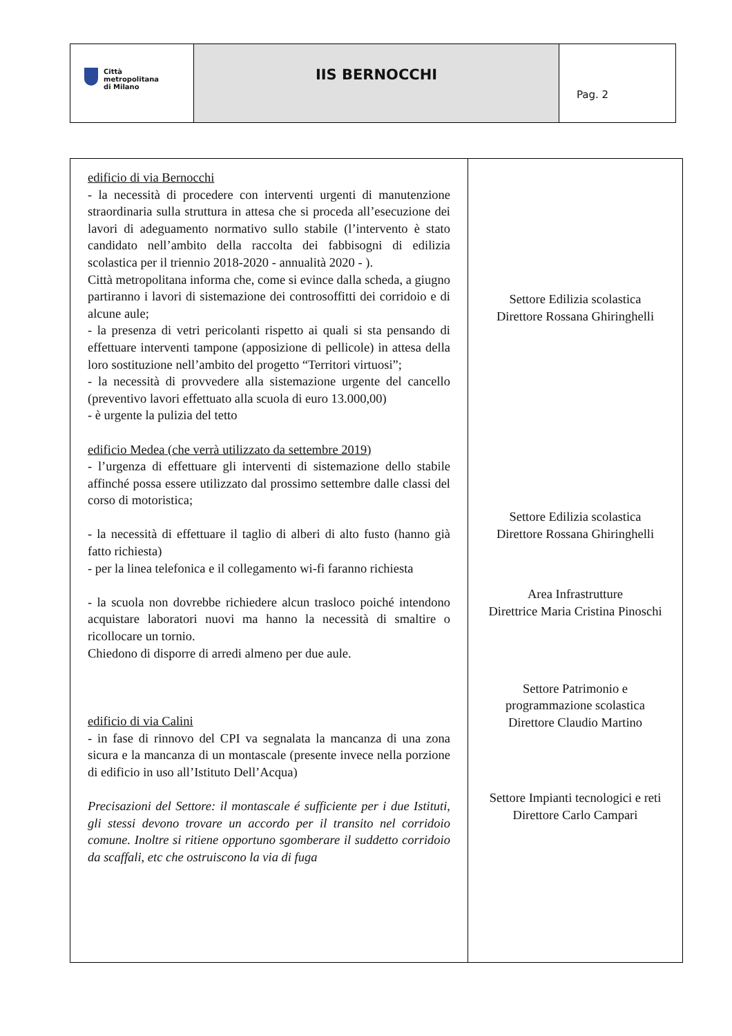| Città metropolitana di Milano | IIS BERNOCCHI | Pag. 2 |
| edificio di via Bernocchi - la necessità di procedere con interventi urgenti di manutenzione straordinaria sulla struttura in attesa che si proceda all’esecuzione dei lavori di adeguamento normativo sullo stabile (l’intervento è stato candidato nell’ambito della raccolta dei fabbisogni di edilizia scolastica per il triennio 2018-2020 - annualità 2020 - ). Città metropolitana informa che, come si evince dalla scheda, a giugno partiranno i lavori di sistemazione dei controsoffitti dei corridoio e di alcune aule; - la presenza di vetri pericolanti rispetto ai quali si sta pensando di effettuare interventi tampone (apposizione di pellicole) in attesa della loro sostituzione nell’ambito del progetto “Territori virtuosi”; - la necessità di provvedere alla sistemazione urgente del cancello (preventivo lavori effettuato alla scuola di euro 13.000,00) - è urgente la pulizia del tetto edificio Medea (che verrà utilizzato da settembre 2019) - l’urgenza di effettuare gli interventi di sistemazione dello stabile affinché possa essere utilizzato dal prossimo settembre dalle classi del corso di motoristica; - la necessità di effettuare il taglio di alberi di alto fusto (hanno già fatto richiesta) - per la linea telefonica e il collegamento wi-fi faranno richiesta - la scuola non dovrebbe richiedere alcun trasloco poiché intendono acquistare laboratori nuovi ma hanno la necessità di smaltire o ricollocare un tornio. Chiedono di disporre di arredi almeno per due aule. edificio di via Calini - in fase di rinnovo del CPI va segnalata la mancanza di una zona sicura e la mancanza di un montascale (presente invece nella porzione di edificio in uso all’Istituto Dell’Acqua) Precisazioni del Settore: il montascale é sufficiente per i due Istituti, gli stessi devono trovare un accordo per il transito nel corridoio comune. Inoltre si ritiene opportuno sgomberare il suddetto corridoio da scaffali, etc che ostruiscono la via di fuga | Settore Edilizia scolastica Direttore Rossana Ghiringhelli Settore Edilizia scolastica Direttore Rossana Ghiringhelli Area Infrastrutture Direttrice Maria Cristina Pinoschi Settore Patrimonio e programmazione scolastica Direttore Claudio Martino Settore Impianti tecnologici e reti Direttore Carlo Campari |